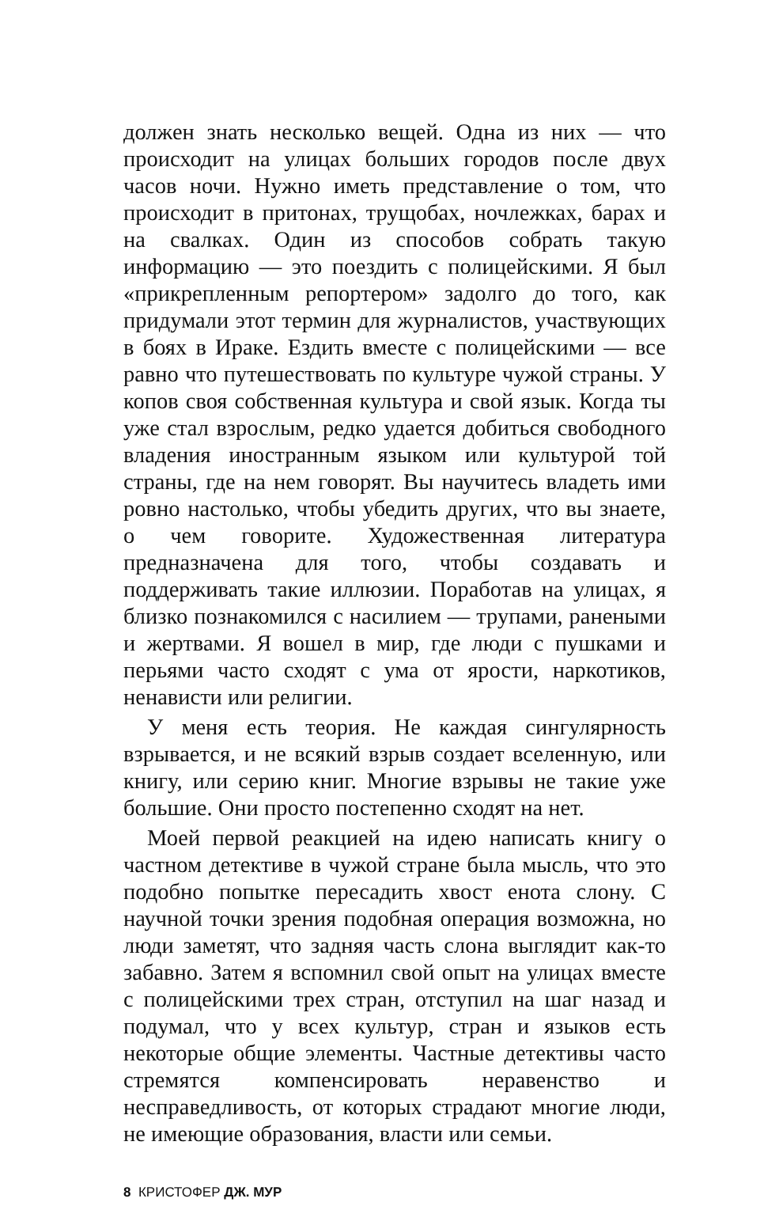должен знать несколько вещей. Одна из них — что происходит на улицах больших городов после двух часов ночи. Нужно иметь представление о том, что происходит в притонах, трущобах, ночлежках, барах и на свалках. Один из способов собрать такую информацию — это поездить с полицейскими. Я был «прикрепленным репортером» задолго до того, как придумали этот термин для журналистов, участвующих в боях в Ираке. Ездить вместе с полицейскими — все равно что путешествовать по культуре чужой страны. У копов своя собственная культура и свой язык. Когда ты уже стал взрослым, редко удается добиться свободного владения иностранным языком или культурой той страны, где на нем говорят. Вы научитесь владеть ими ровно настолько, чтобы убедить других, что вы знаете, о чем говорите. Художественная литература предназначена для того, чтобы создавать и поддерживать такие иллюзии. Поработав на улицах, я близко познакомился с насилием — трупами, ранеными и жертвами. Я вошел в мир, где люди с пушками и перьями часто сходят с ума от ярости, наркотиков, ненависти или религии.
У меня есть теория. Не каждая сингулярность взрывается, и не всякий взрыв создает вселенную, или книгу, или серию книг. Многие взрывы не такие уже большие. Они просто постепенно сходят на нет.
Моей первой реакцией на идею написать книгу о частном детективе в чужой стране была мысль, что это подобно попытке пересадить хвост енота слону. С научной точки зрения подобная операция возможна, но люди заметят, что задняя часть слона выглядит как-то забавно. Затем я вспомнил свой опыт на улицах вместе с полицейскими трех стран, отступил на шаг назад и подумал, что у всех культур, стран и языков есть некоторые общие элементы. Частные детективы часто стремятся компенсировать неравенство и несправедливость, от которых страдают многие люди, не имеющие образования, власти или семьи.
8 КРИСТОФЕР ДЖ. МУР